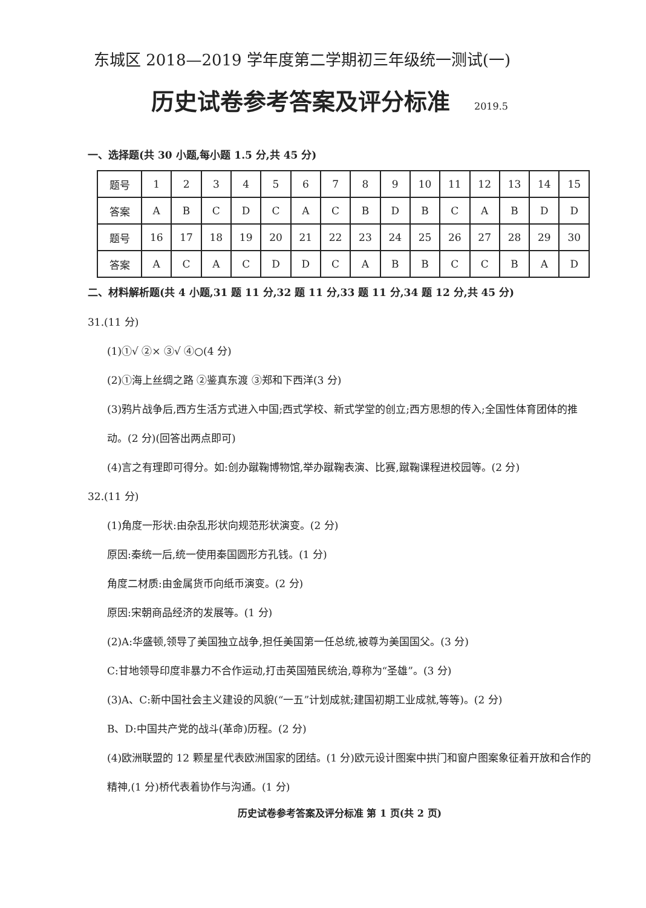东城区 2018—2019 学年度第二学期初三年级统一测试(一)
历史试卷参考答案及评分标准 2019.5
一、选择题(共 30 小题,每小题 1.5 分,共 45 分)
| 题号 | 1 | 2 | 3 | 4 | 5 | 6 | 7 | 8 | 9 | 10 | 11 | 12 | 13 | 14 | 15 |
| 答案 | A | B | C | D | C | A | C | B | D | B | C | A | B | D | D |
| 题号 | 16 | 17 | 18 | 19 | 20 | 21 | 22 | 23 | 24 | 25 | 26 | 27 | 28 | 29 | 30 |
| 答案 | A | C | A | C | D | D | C | A | B | B | C | C | B | A | D |
二、材料解析题(共 4 小题,31 题 11 分,32 题 11 分,33 题 11 分,34 题 12 分,共 45 分)
31.(11 分)
(1)①√ ②× ③√ ④○(4 分)
(2)①海上丝绸之路 ②鉴真东渡 ③郑和下西洋(3 分)
(3)鸦片战争后,西方生活方式进入中国;西式学校、新式学堂的创立;西方思想的传入;全国性体育团体的推动。(2 分)(回答出两点即可)
(4)言之有理即可得分。如:创办蹴鞠博物馆,举办蹴鞠表演、比赛,蹴鞠课程进校园等。(2 分)
32.(11 分)
(1)角度一形状:由杂乱形状向规范形状演变。(2 分)
原因:秦统一后,统一使用秦国圆形方孔钱。(1 分)
角度二材质:由金属货币向纸币演变。(2 分)
原因:宋朝商品经济的发展等。(1 分)
(2)A:华盛顿,领导了美国独立战争,担任美国第一任总统,被尊为美国国父。(3 分)
C:甘地领导印度非暴力不合作运动,打击英国殖民统治,尊称为“圣雄”。(3 分)
(3)A、C:新中国社会主义建设的风貌(“一五”计划成就;建国初期工业成就,等等)。(2 分)
B、D:中国共产党的战斗(革命)历程。(2 分)
(4)欧洲联盟的 12 颗星星代表欧洲国家的团结。(1 分)欧元设计图案中拱门和窗户图案象征着开放和合作的精神,(1 分)桥代表着协作与沟通。(1 分)
历史试卷参考答案及评分标准 第 1 页(共 2 页)